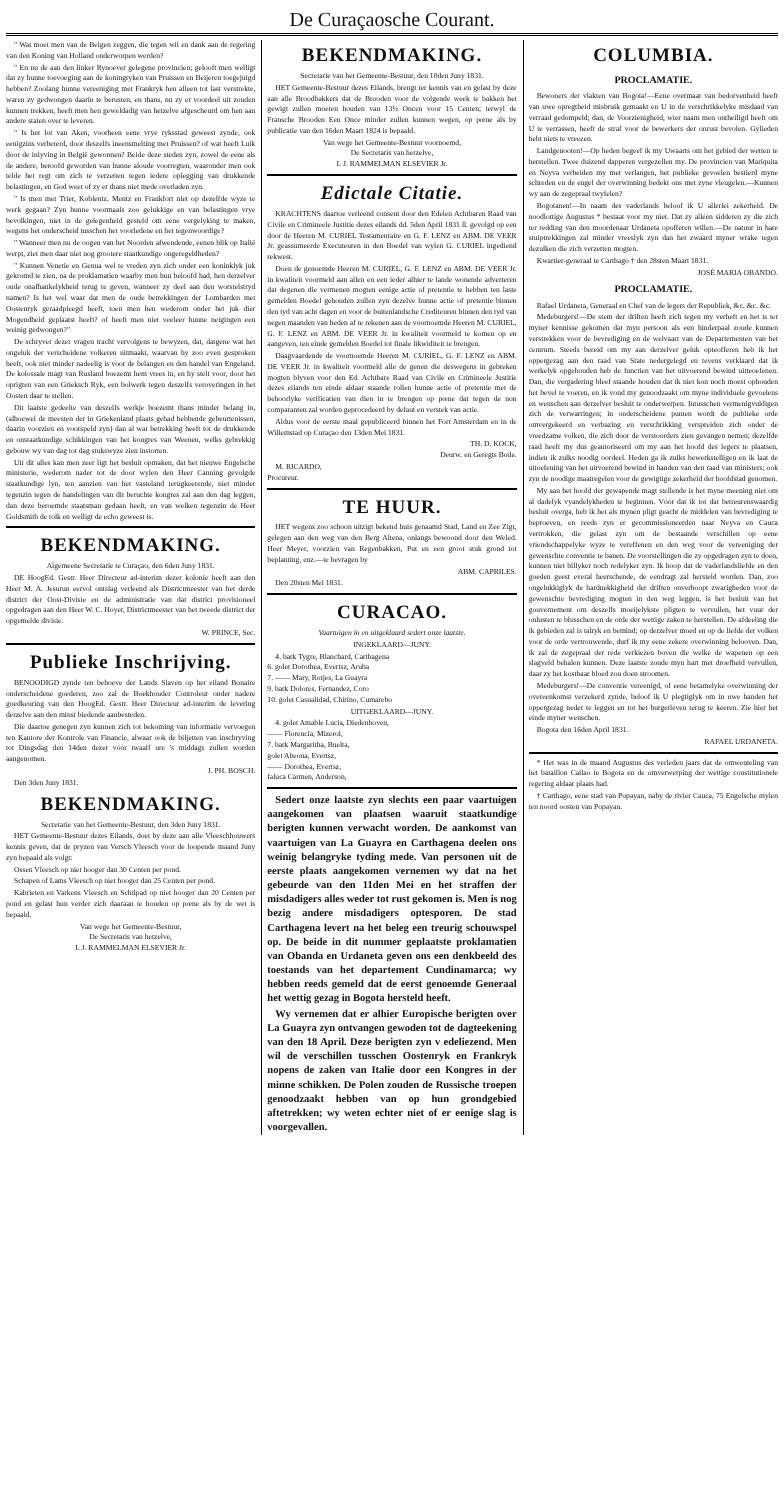De Curaçaosche Courant.
" Wat moet men van de Belgen zeggen, die tegen wil en dank aan de regering van den Koning van Holland onderworpen werden?
" En nu de aan den linker Rynoever gelegene provincien; gelooft men welligt dat zy hunne toevoeging aan de koningryken van Pruissen en Beijeren toegejuigd hebben? Zoolang hunne vereeniging met Frankryk hen alleen tot last verstrekte, waren zy gedwongen daarin te berusten, en thans, nu zy er voordeel uit zouden kunnen trekken, heeft men hen geweldadig van hetzelve afgescheurd om hen aan andere staten over te leveren.
" Is het lot van Aken, voorheen eene vrye ryksstad geweest zynde, ook eenigzins verbeterd, door deszelfs ineensmelting met Pruissen? of wat heeft Luik door de inlyving in België gewonnen? Beide deze steden zyn, zowel de eene als de andere, beroofd geworden van hunne aloude voorregten, waaronder men ook telde het regt om zich te verzetten tegen iedere oplegging van drukkende belastingen, en God weet of zy er thans niet mede overladen zyn.
" Is men met Trier, Koblentz, Mentz en Frankfort niet op dezelfde wyze te werk gegaan? Zyn hunne voormaals zoo gelukkige en van belastingen vrye bevolkingen, niet in de gelegenheid gesteld om eene vergelyking te maken, wegens het onderscheid tusschen het voorledene en het tegenwoordige?
" Wanneer men nu de oogen van het Noorden afwendende, eenen blik op Italië werpt, ziet men daar niet nog grootere staatkundige ongeregeldheden?
" Kunnen Venetie en Genua wel te vreden zyn zich onder een koninklyk juk gekromd te zien, na de proklamatien waarby men hun beloofd had, hen derzelver oude onafhankelykheid terug te geven, wanneer zy deel aan den worstelstryd namen? Is het wel waar dat men de oude betrekkingen der Lombarden met Oostenryk geraadpleegd heeft, toen men hen wederom onder het juk dier Mogendheid geplaatst heeft? of heeft men niet veeleer hunne neigingen een weinig gedwongen?"
De schryver dezer vragen tracht vervolgens te bewyzen, dat, datgene wat het ongeluk der verscheidene volkeren uitmaakt, waarvan hy zoo even gesproken heeft, ook niet minder nadeelig is voor de belangen en den handel van Engeland. De kolossale magt van Rusland boezemt hem vrees in, en hy stelt voor, door het oprigten van een Grieksch Ryk, een bolwerk tegen deszelfs veroveringen in het Oosten daar te stellen.
Dit laatste gedeelte van deszelfs werkje boezemt thans minder belang in, (alhoewel de meesten der in Griekenland plaats gehad hebbende gebeurtenissen, daarin voorzien en voorspeld zyn) dan al wat betrekking heeft tot de drukkende en onstaatkundige schikkingen van het kongres van Weenen, welks gebrekkig gebouw wy van dag tot dag stukswyze zien instorten.
Uit dit alles kan men zeer ligt het besluit opmaken, dat het nieuwe Engelsche ministerie, wederom nader tot de door wylen den Heer Canning gevolgde staatkundige lyn, ten aanzien van het vasteland terugkeerende, niet minder tegenzin tegen de handelingen van dit beruchte kongres zal aan den dag leggen, dan deze beroemde staatsman gedaan heeft, en van welken tegenzin de Heer Goldsmith de tolk en welligt de echo geweest is.
BEKENDMAKING.
Algemeene Secretarie te Curaçao, den 6den Juny 1831.
DE HoogEd. Gestr. Heer Directeur ad-interim dezer kolonie heeft aan den Heer M. A. Jesurun eervol ontslag verleend als Districtmeester van het derde district der Oost-Divisie en de administratie van dat district provisioneel opgedragen aan den Heer W. C. Hoyer, Districtmeester van het tweede district der opgemelde divisie.
W. PRINCE, Sec.
Publieke Inschrijving.
BENOODIGD zynde ten behoeve der Lands Slaven op het eiland Bonaire onderscheidene goederen, zoo zal de Boekhouder Controleur onder nadere goedkeuring van den HoogEd. Gestr. Heer Directeur ad-interim de levering derzelve aan den minst biedende aanbesteden.
Die daartoe genegen zyn kunnen zich tot bekoming van informatie vervoegen ten Kantore der Kontrole van Financie, alwaar ook de biljetten van inschryving tot Dingsdag den 14den dezer vóór twaalf ure 's middags zullen worden aangenomen.
J. PH. BOSCH.
Den 3den Juny 1831.
BEKENDMAKING.
Secretarie van het Gemeente-Bestuur, den 3den Juny 1831.
HET Gemeente-Bestuur dezes Eilands, doet by deze aan alle Vleeschhouwers kennis geven, dat de pryzen van Versch Vleesch voor de loopende maand Juny zyn bepaald als volgt:
Ossen Vleesch op niet hooger dan 30 Centen per pond.
Schapen of Lams Vleesch op niet hooger dan 25 Centen per pond.
Kabrieten en Varkens Vleesch en Schilpad op niet hooger dan 20 Centen per pond en gelast hun verder zich daaraan te houden op pœne als by de wet is bepaald.
Van wege het Gemeente-Bestuur,
De Secretaris van hetzelve,
I. J. RAMMELMAN ELSEVIER Jr.
BEKENDMAKING.
Secretarie van het Gemeente-Bestuur, den 10den Juny 1831.
HET Gemeente-Bestuur dezes Eilands, brengt ter kennis van en gelast by deze aan alle Broodbakkers dat de Brooden voor de volgende week te bakken het gewigt zullen moeten houden van 13½ Oncen voor 15 Centen; terwyl de Fransche Brooden Een Once minder zullen kunnen wegen, op pœne als by publicatie van den 16den Maart 1824 is bepaald.
Van wege het Gemeente-Bestuur voornoemd,
De Secretaris van hetzelve,
I. J. RAMMELMAN ELSEVIER Jr.
Edictale Citatie.
KRACHTENS daartoe verleend consent door den Edelen Achtbaren Raad van Civile en Crimineele Justitie dezes eilands dd. 5den April 1831 ll. gevolgd op een door de Heeren M. CURIEL Testamentaire en G. F. LENZ en ABM. DE VEER Jr. geassumeerde Executeuren in den Boedel van wylen G. CURIEL ingediend rekwest.
Doen de genoemde Heeren M. CURIEL, G. F. LENZ en ABM. DE VEER Jr. in kwaliteit voormeld aan allen en een ieder alhier te lande wonende adverteren dat degenen die vermenen mogten eenige actie of pretentie te hebben ten laste gemelden Boedel gehouden zullen zyn dezelve hunne actie of pretentie binnen den tyd van acht dagen en voor de buitenlandsche Crediteuren binnen den tyd van negen maanden van heden af te rekenen aan de voornoemde Heeren M. CURIEL, G. F. LENZ en ABM. DE VEER Jr. in kwaliteit voormeld te komen op en aangeven, ten einde gemelden Boedel tot finale likwiditeit te brengen.
Daagvaardende de voornoemde Heeren M. CURIEL, G. F. LENZ en ABM. DE VEER Jr. in kwaliteit voormeld alle de genen die deswegens in gebreken mogten blyven voor den Ed. Achtbare Raad van Civile en Crimineele Justitie dezes eilands ten einde aldaar staande rollen hunne actie of pretentie met de behoorlyke verificatien van dien in te brengen op pœne dat tegen de non comparanten zal worden geprocedeerd by defaut en verstek van actie.
Aldus voor de eerste maal gepubliceerd binnen het Fort Amsterdam en in de Willemstad op Curaçao den 13den Mei 1831.
TH. D. KOCK,
Deurw. en Geregts Bode.
M. RICARDO,
Procureur.
TE HUUR.
HET wegens zoo schoon uitzigt bekend huis genaamd Stad, Land en Zee Zigt, gelegen aan den weg van den Berg Altena, onlangs bewoond door den Weled. Heer Meyer, voorzien van Regenbakken, Put en een groot stuk grond tot beplanting, enz.—te bevragen by
ABM. CAPRILES.
Den 20sten Mei 1831.
CURACAO.
Vaartuigen in en uitgeklaard sedert onze laatste.
INGEKLAARD—JUNY.
4. bark Tygre, Blanchard, Carthagena
6. golet Dorothea, Evertsz, Aruba
7. —— Mary, Rotjes, La Guayra
9. bark Dolores, Fernandez, Coro
10. golet Casualidad, Chirino, Cumarebo
UITGEKLAARD—JUNY.
4. golet Amable Lucia, Diedenhoven,
—— Florencia, Mizerol,
7. bark Margaritha, Buelta,
golet Abeona, Evertsz,
—— Dorothea, Evertsz,
faluca Carmen, Anderson,
Sedert onze laatste zyn slechts een paar vaartuigen aangekomen van plaatsen waaruit staatkundige berigten kunnen verwacht worden. De aankomst van vaartuigen van La Guayra en Carthagena deelen ons weinig belangryke tyding mede. Van personen uit de eerste plaats aangekomen vernemen wy dat na het gebeurde van den 11den Mei en het straffen der misdadigers alles weder tot rust gekomen is. Men is nog bezig andere misdadigers optesporen. De stad Carthagena levert na het beleg een treurig schouwspel op. De beide in dit nummer geplaatste proklamatien van Obanda en Urdaneta geven ons een denkbeeld des toestands van het departement Cundinamarca; wy hebben reeds gemeld dat de eerst genoemde Generaal het wettig gezag in Bogota hersteld heeft.
Wy vernemen dat er alhier Europische berigten over La Guayra zyn ontvangen gewoden tot de dagteekening van den 18 April. Deze berigten zyn v edeliezend. Men wil de verschillen tusschen Oostenryk en Frankryk nopens de zaken van Italie door een Kongres in der minne schikken. De Polen zouden de Russische troepen genoodzaakt hebben van op hun grondgebied aftetrekken; wy weten echter niet of er eenige slag is voorgevallen.
COLUMBIA.
PROCLAMATIE.
Bewoners der vlakten van Bogota!—Eene overmaat van bedorvenheid heeft van uwe opregtheid misbruik gemaakt en U in de verschrikkelyke misdaad van verraad gedompeld; dan, de Voorzienigheid, wier naam men ontheiligd heeft om U te verrassen, heeft de straf voor de bewerkers der onrust bevolen. Gylieden hebt niets te vreezen.
Landgenooten!—Op heden begeef ik my Uwaarts om het gebied der wetten te herstellen. Twee duizend dapperen vergezellen my. De provincien van Mariquita en Neyva verbeiden my met verlangen, het publieke gevoelen bestierd myne schreden en de engel der overwinning bedekt ons met zyne vleugelen.—Kunnen wy aan de zegepraal twyfelen?
Bogotanen!—In naam des vaderlands beloof ik U allerlei zekerheid. De noodlottige Augustus * bestaat voor my niet. Dat zy alléén sidderen zy die zich ter redding van den moordenaar Urdaneta opofferen willen.—De natuur in hare stuiptrekkingen zal minder vreeslyk zyn dan het zwaard myner wrake tegen dezulken die zich verzetten mogten.
Kwartier-generaal te Carthago † den 28sten Maart 1831.
JOSÉ MARIA OBANDO.
PROCLAMATIE.
Rafael Urdaneta, Generaal en Chef van de legers der Republiek, &c. &c. &c.
Medeburgers!—De stem der driften heeft zich tegen my verheft en het is ter myner kennisse gekomen dat myn persoon als een hinderpaal zoude kunnen verstrekken voor de bevrediging en de welvaart van de Departementen van het centrum. Steeds bereid om my aan derzelver geluk opteofferen heb ik het oppergezag aan den raad van State nedergelegd en tevens verklaard dat ik werkelyk opgehouden heb de functien van het uitvoerend bewind uitteoefenen. Dan, die vergadering bleef staande houden dat ik niet kon noch moest ophouden het bevel te voeren, en ik vond my genoodzaakt om myne individuele gevoelens en wenschen aan derzelver besluit te onderwerpen. Intusschen vermenigvuldigen zich de verwarringen; in onderscheidene punten wordt de publieke orde omvergekeerd en verbazing en verschrikking verspreiden zich onder de vreedzame volken, die zich door de verstoorders zien gevangen nemen; dezelfde raad heeft my dus geautoriseerd om my aan het hoofd des legers te plaatsen, indien ik zulks noodig oordeel. Heden ga ik zulks bewerkstelligen en ik laat de uitoefening van het uitvoerend bewind in handen van den raad van ministers; ook zyn de noodige maatregelen voor de gewigtige zekerheid der hoofdstad genomen.
My aan het hoofd der gewapende magt stellende is het myne meening niet om al dadelyk vyandelykheden te beginnen. Vóór dat ik tot dat betreurenswaardig besluit overga, heb ik het als mynen pligt geacht de middelen van bevrediging te beproeven, en reeds zyn er gecommissioneerden naar Neyva en Cauca vertrokken, die gelast zyn om de bestaande verschillen op eene vriendschappelyke wyze te vereffenen en den weg voor de vereeniging der gewenschte conventie te banen. De voorstellingen die zy opgedragen zyn te doen, kunnen niet billyker noch redelyker zyn. Ik hoop dat de vaderlandsliefde en den goeden geest everal heerschende, de eendragt zal hersteld worden. Dan, zoo ongelukkiglyk de hardnekkigheid der driften onverhoopt zwarigheden voor de gewenschte bevrediging mogten in den weg leggen, is het besluit van het gouvernement om deszelfs moeijelykste pligten te vervullen, het vuur der onlusten te blusschen en de orde der wettige zaken te herstellen. De afdeeling die ik gebieden zal is talryk en bemind; op derzelver moed en op de liefde der volken voor de orde vertrouwende, durf ik my eene zekere overwinning belooven. Dan, ik zal de zegepraal der rede verkiezen boven die welke de wapenen op een slagveld behalen kunnen. Deze laatste zoude myn hart met droefheid vervullen, daar zy het kostbaar bloed zou doen stroomen.
Medeburgers!—De conventie vereenigd, of eene betamelyke overwinning der overeenkomst verzekerd zynde, beloof ik U plegtiglyk om in uwe handen het oppergezag neder te leggen en tot het burgerleven terug te keeren. Zie hier het einde myner wenschen.
Bogota den 16den April 1831.
RAFAEL URDANETA.
* Het was in de maand Augustus des verleden jaars dat de omwenteling van het bataillon Callao te Bogota en de omverwerping der wettige constitutionele regering aldaar plaats had.
† Carthago, eene stad van Popayan, naby de rivier Cauca, 75 Engelsche mylen ten noord oosten van Popayan.